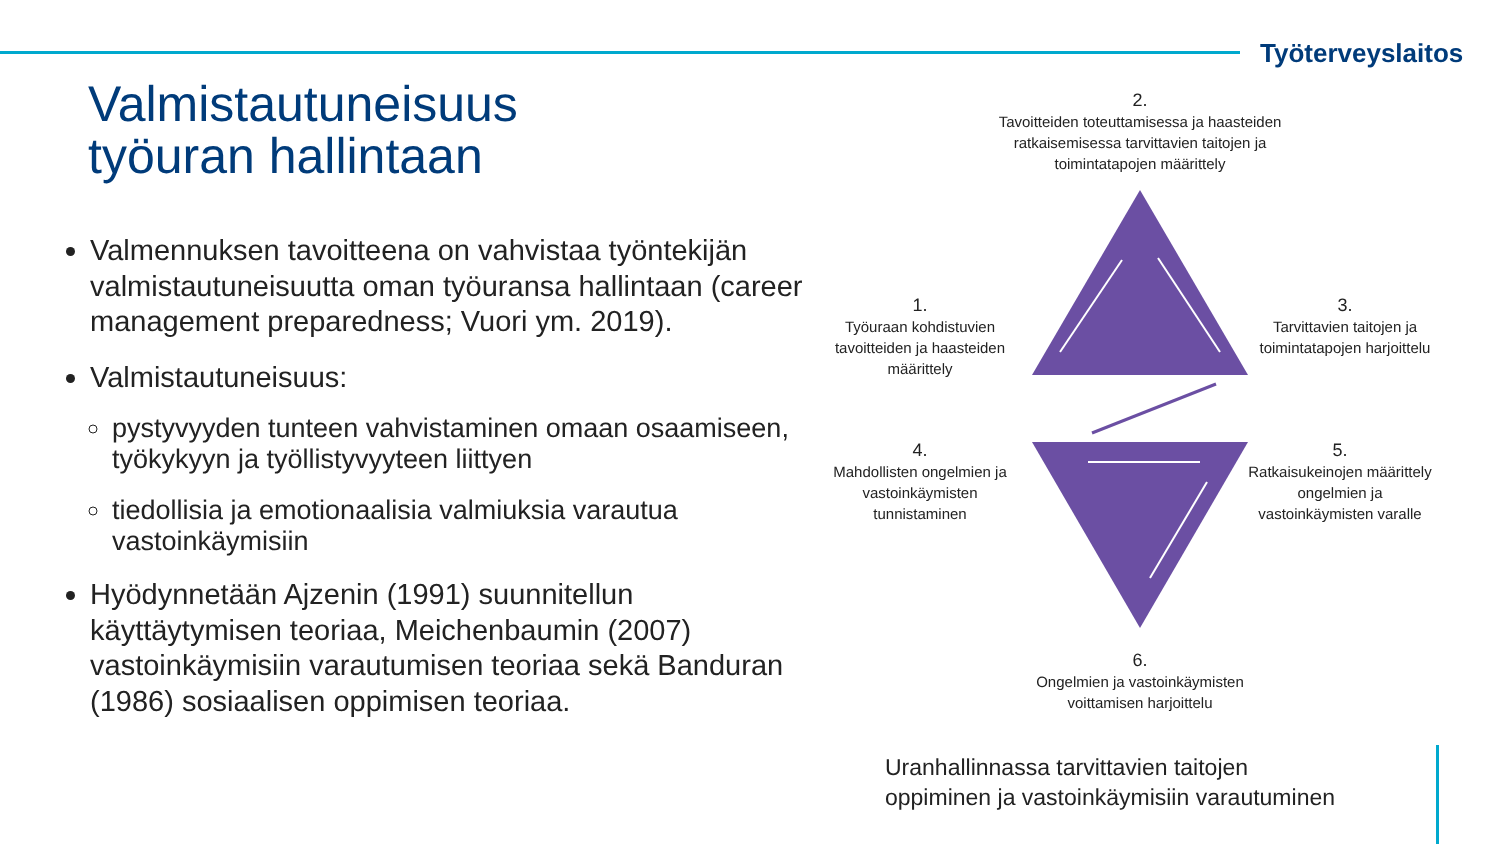Työterveyslaitos
Valmistautuneisuus
työuran hallintaan
Valmennuksen tavoitteena on vahvistaa työntekijän valmistautuneisuutta oman työuransa hallintaan (career management preparedness; Vuori ym. 2019).
Valmistautuneisuus:
pystyvyyden tunteen vahvistaminen omaan osaamiseen, työkykyyn ja työllistyvyyteen liittyen
tiedollisia ja emotionaalisia valmiuksia varautua vastoinkäymisiin
Hyödynnetään Ajzenin (1991) suunnitellun käyttäytymisen teoriaa, Meichenbaumin (2007) vastoinkäymisiin varautumisen teoriaa sekä Banduran (1986) sosiaalisen oppimisen teoriaa.
2.
Tavoitteiden toteuttamisessa ja haasteiden ratkaisemisessa tarvittavien taitojen ja toimintatapojen määrittely
1.
Työuraan kohdistuvien tavoitteiden ja haasteiden määrittely
3.
Tarvittavien taitojen ja toimintatapojen harjoittelu
4.
Mahdollisten ongelmien ja vastoinkäymisten tunnistaminen
5.
Ratkaisukeinojen määrittely ongelmien ja vastoinkäymisten varalle
6.
Ongelmien ja vastoinkäymisten voittamisen harjoittelu
Uranhallinnassa tarvittavien taitojen
oppiminen ja vastoinkäymisiin varautuminen